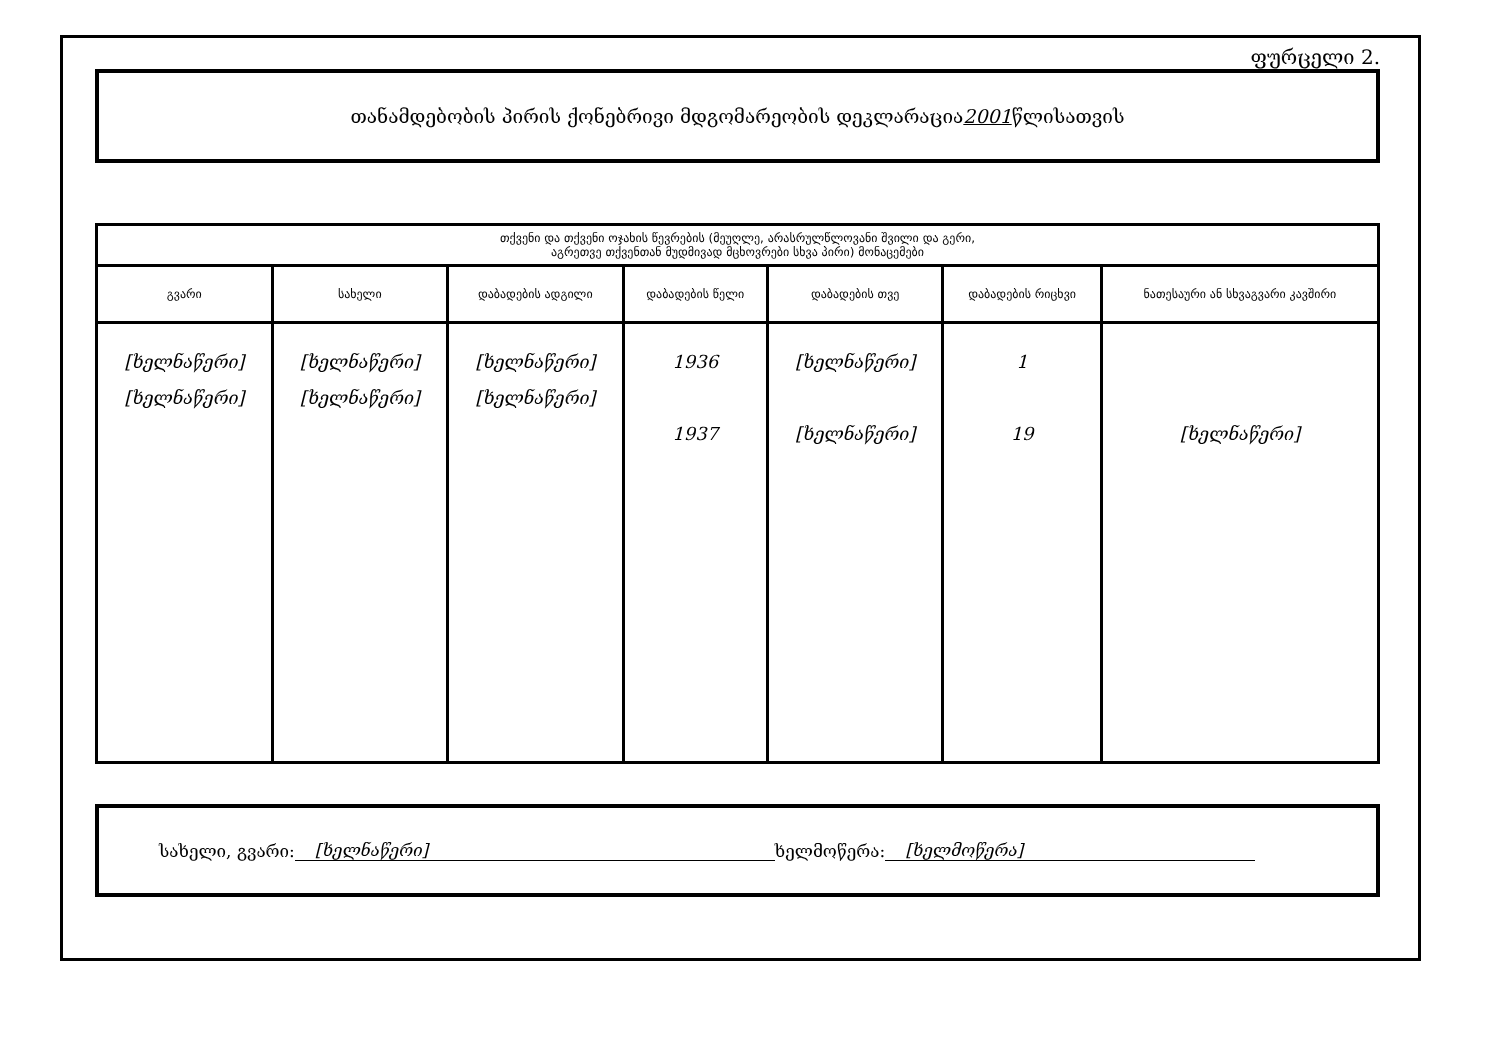ფურცელი 2.
თანამდებობის პირის ქონებრივი მდგომარეობის დეკლარაცია 2001 წლისათვის
| თქვენი და თქვენი ოჯახის წევრების (მეუღლე, არასრულწლოვანი შვილი და გერი, აგრეთვე თქვენთან მუდმივად მცხოვრები სხვა პირი) მონაცემები | | | | | | |
| --- | --- | --- | --- | --- | --- | --- |
| გვარი | სახელი | დაბადების ადგილი | დაბადების წელი | დაბადების თვე | დაბადების რიცხვი | ნათესაური ან სხვაგვარი კავშირი |
| [ხელნაწერი] [ხელნაწერი] | [ხელნაწერი] [ხელნაწერი] | [ხელნაწერი] [ხელნაწერი] | 1936 1937 | [ხელნაწერი] [ხელნაწერი] | 1 19 | [ხელნაწერი] |
სახელი, გვარი: [ხელნაწერი] ხელმოწერა: [ხელმოწერა]